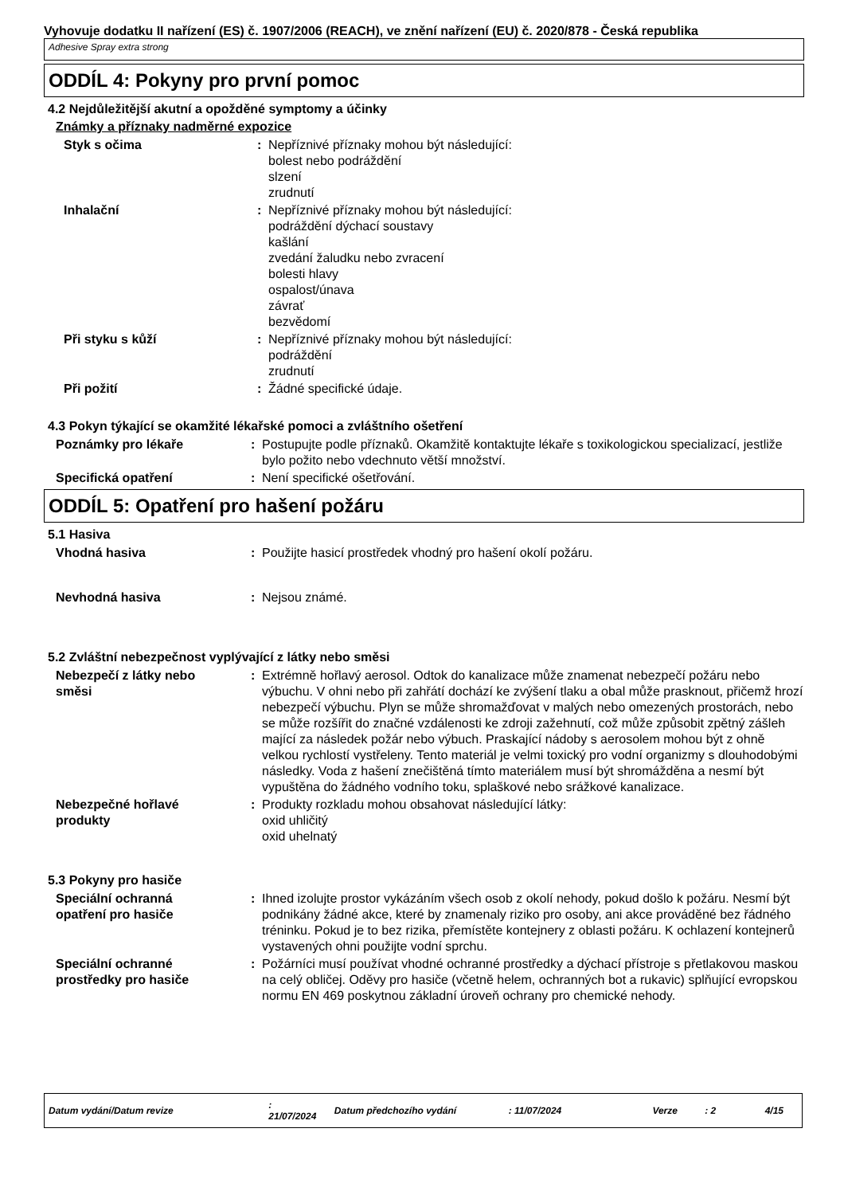Vyhovuje dodatku II nařízení (ES) č. 1907/2006 (REACH), ve znění nařízení (EU) č. 2020/878 - Česká republika
Adhesive Spray extra strong
ODDÍL 4: Pokyny pro první pomoc
4.2 Nejdůležitější akutní a opožděné symptomy a účinky
Známky a příznaky nadměrné expozice
Styk s očima : Nepříznivé příznaky mohou být následující:
bolest nebo podráždění
slzení
zrudnutí
Inhalační : Nepříznivé příznaky mohou být následující:
podráždění dýchací soustavy
kašlání
zvedání žaludku nebo zvracení
bolesti hlavy
ospalost/únava
závrať
bezvědomí
Při styku s kůží : Nepříznivé příznaky mohou být následující:
podráždění
zrudnutí
Při požití : Žádné specifické údaje.
4.3 Pokyn týkající se okamžité lékařské pomoci a zvláštního ošetření
Poznámky pro lékaře : Postupujte podle příznaků. Okamžitě kontaktujte lékaře s toxikologickou specializací, jestliže bylo požito nebo vdechnuto větší množství.
Specifická opatření : Není specifické ošetřování.
ODDÍL 5: Opatření pro hašení požáru
5.1 Hasiva
Vhodná hasiva : Použijte hasicí prostředek vhodný pro hašení okolí požáru.
Nevhodná hasiva : Nejsou známé.
5.2 Zvláštní nebezpečnost vyplývající z látky nebo směsi
Nebezpečí z látky nebo
směsi
: Extrémně hořlavý aerosol. Odtok do kanalizace může znamenat nebezpečí požáru nebo výbuchu. V ohni nebo při zahřátí dochází ke zvýšení tlaku a obal může prasknout, přičemž hrozí nebezpečí výbuchu. Plyn se může shromažďovat v malých nebo omezených prostorách, nebo se může rozšířit do značné vzdálenosti ke zdroji zažehnutí, což může způsobit zpětný zášleh mající za následek požár nebo výbuch. Praskající nádoby s aerosolem mohou být z ohně velkou rychlostí vystřeleny. Tento materiál je velmi toxický pro vodní organizmy s dlouhodobými následky. Voda z hašení znečištěná tímto materiálem musí být shromážděna a nesmí být vypuštěna do žádného vodního toku, splaškové nebo srážkové kanalizace.
Nebezpečné hořlavé
produkty
: Produkty rozkladu mohou obsahovat následující látky:
oxid uhličitý
oxid uhelnatý
5.3 Pokyny pro hasiče
Speciální ochranná
opatření pro hasiče
: Ihned izolujte prostor vykázáním všech osob z okolí nehody, pokud došlo k požáru. Nesmí být podnikány žádné akce, které by znamenaly riziko pro osoby, ani akce prováděné bez řádného tréninku. Pokud je to bez rizika, přemístěte kontejnery z oblasti požáru. K ochlazení kontejnerů vystavených ohni použijte vodní sprchu.
Speciální ochranné
prostředky pro hasiče
: Požárníci musí používat vhodné ochranné prostředky a dýchací přístroje s přetlakovou maskou na celý obličej. Oděvy pro hasiče (včetně helem, ochranných bot a rukavic) splňující evropskou normu EN 469 poskytnou základní úroveň ochrany pro chemické nehody.
Datum vydání/Datum revize: 21/07/2024 Datum předchozího vydání: 11/07/2024 Verze: 2 4/15